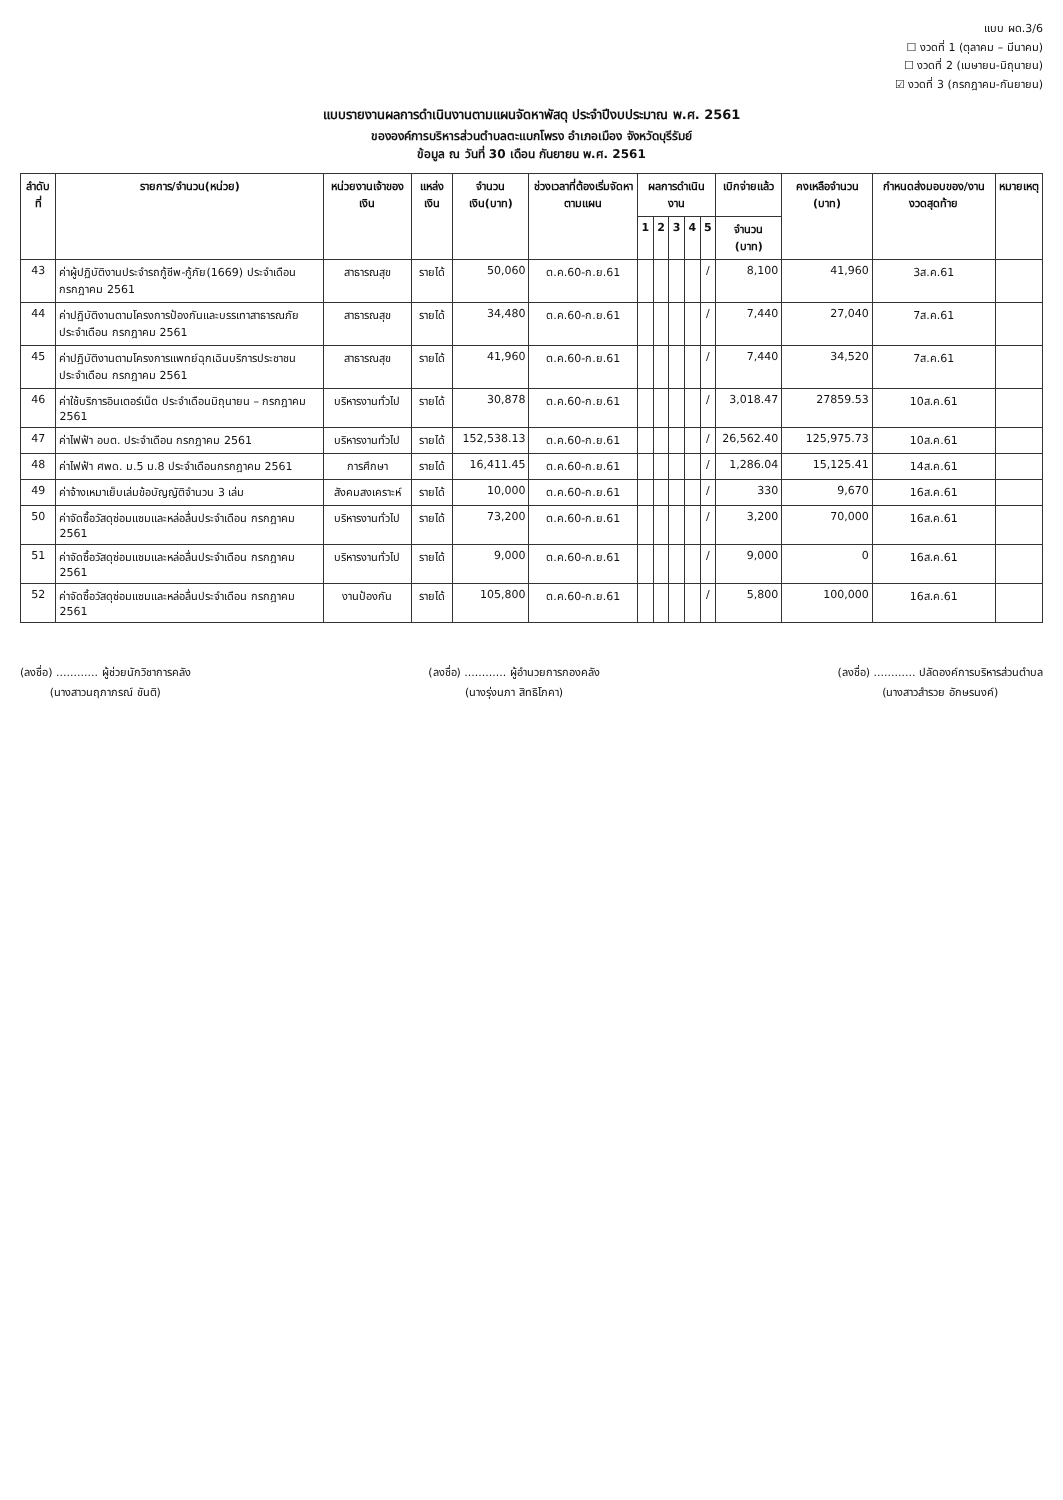แบบ ผด.3/6
☐ งวดที่ 1 (ตุลาคม – มีนาคม)
☐ งวดที่ 2 (เมษายน-มิถุนายน)
☑ งวดที่ 3 (กรกฎาคม-กันยายน)
แบบรายงานผลการดำเนินงานตามแผนจัดหาพัสดุ ประจำปีงบประมาณ พ.ศ. 2561
ขององค์การบริหารส่วนตำบลตะแบกโพรง อำเภอเมือง จังหวัดบุรีรัมย์
ข้อมูล ณ วันที่ 30 เดือน กันยายน พ.ศ. 2561
| ลำดับที่ | รายการ/จำนวน(หน่วย) | หน่วยงานเจ้าของเงิน | แหล่งเงิน | จำนวนเงิน(บาท) | ช่วงเวลาที่ต้องเริ่มจัดหาตามแผน | ผลการดำเนินงาน | | | | | เบิกจ่ายแล้ว | คงเหลือจำนวน (บาท) | กำหนดส่งมอบของ/งาน งวดสุดท้าย | หมายเหตุ |
| --- | --- | --- | --- | --- | --- | --- | --- | --- | --- | --- | --- | --- | --- | --- |
| | | | | | | 1 | 2 | 3 | 4 | 5 | จำนวน (บาท) | | | |
| 43 | ค่าผู้ปฏิบัติงานประจำรถกู้ชีพ-กู้ภัย(1669) ประจำเดือนกรกฎาคม 2561 | สาธารณสุข | รายได้ | 50,060 | ต.ค.60-ก.ย.61 | | | | | / | 8,100 | 41,960 | 3ส.ค.61 | |
| 44 | ค่าปฏิบัติงานตามโครงการป้องกันและบรรเทาสาธารณภัย ประจำเดือน กรกฎาคม 2561 | สาธารณสุข | รายได้ | 34,480 | ต.ค.60-ก.ย.61 | | | | | / | 7,440 | 27,040 | 7ส.ค.61 | |
| 45 | ค่าปฏิบัติงานตามโครงการแพทย์ฉุกเฉินบริการประชาชน ประจำเดือน กรกฎาคม 2561 | สาธารณสุข | รายได้ | 41,960 | ต.ค.60-ก.ย.61 | | | | | / | 7,440 | 34,520 | 7ส.ค.61 | |
| 46 | ค่าใช้บริการอินเตอร์เน็ต ประจำเดือนมิถุนายน – กรกฎาคม 2561 | บริหารงานทั่วไป | รายได้ | 30,878 | ต.ค.60-ก.ย.61 | | | | | / | 3,018.47 | 27859.53 | 10ส.ค.61 | |
| 47 | ค่าไฟฟ้า อบต. ประจำเดือน กรกฎาคม 2561 | บริหารงานทั่วไป | รายได้ | 152,538.13 | ต.ค.60-ก.ย.61 | | | | | / | 26,562.40 | 125,975.73 | 10ส.ค.61 | |
| 48 | ค่าไฟฟ้า ศพด. ม.5 ม.8 ประจำเดือนกรกฎาคม 2561 | การศึกษา | รายได้ | 16,411.45 | ต.ค.60-ก.ย.61 | | | | | / | 1,286.04 | 15,125.41 | 14ส.ค.61 | |
| 49 | ค่าจ้างเหมาเย็บเล่มข้อบัญญัติจำนวน 3 เล่ม | สังคมสงเคราะห์ | รายได้ | 10,000 | ต.ค.60-ก.ย.61 | | | | | / | 330 | 9,670 | 16ส.ค.61 | |
| 50 | ค่าจัดซื้อวัสดุซ่อมแซมและหล่อลื่นประจำเดือน กรกฎาคม 2561 | บริหารงานทั่วไป | รายได้ | 73,200 | ต.ค.60-ก.ย.61 | | | | | / | 3,200 | 70,000 | 16ส.ค.61 | |
| 51 | ค่าจัดซื้อวัสดุซ่อมแซมและหล่อลื่นประจำเดือน กรกฎาคม 2561 | บริหารงานทั่วไป | รายได้ | 9,000 | ต.ค.60-ก.ย.61 | | | | | / | 9,000 | 0 | 16ส.ค.61 | |
| 52 | ค่าจัดซื้อวัสดุซ่อมแซมและหล่อลื่นประจำเดือน กรกฎาคม 2561 | งานป้องกัน | รายได้ | 105,800 | ต.ค.60-ก.ย.61 | | | | | / | 5,800 | 100,000 | 16ส.ค.61 | |
(ลงชื่อ) ............ ผู้ช่วยนักวิชาการคลัง
(นางสาวนฤภาภรณ์ ขันติ)
(ลงชื่อ) ............ ผู้อำนวยการกองคลัง
(นางรุ่งนภา สิทธิโภคา)
(ลงชื่อ) ............ ปลัดองค์การบริหารส่วนตำบล
(นางสาวสำรวย อักษรนงค์)